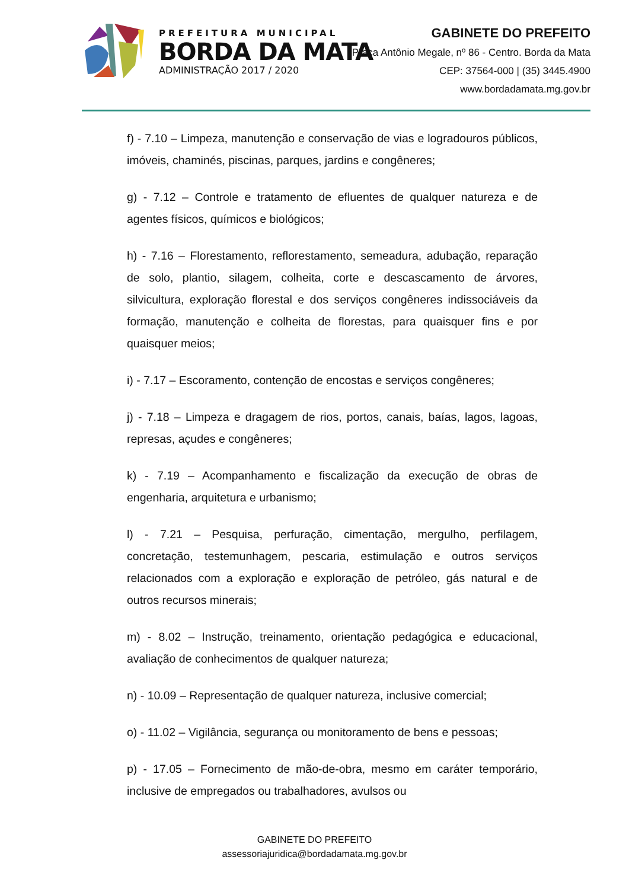PREFEITURA MUNICIPAL
BORDA DA MATA
ADMINISTRAÇÃO 2017 / 2020
GABINETE DO PREFEITO
Praça Antônio Megale, nº 86 - Centro. Borda da Mata
CEP: 37564-000 | (35) 3445.4900
www.bordadamata.mg.gov.br
f) - 7.10 – Limpeza, manutenção e conservação de vias e logradouros públicos, imóveis, chaminés, piscinas, parques, jardins e congêneres;
g) - 7.12 – Controle e tratamento de efluentes de qualquer natureza e de agentes físicos, químicos e biológicos;
h) - 7.16 – Florestamento, reflorestamento, semeadura, adubação, reparação de solo, plantio, silagem, colheita, corte e descascamento de árvores, silvicultura, exploração florestal e dos serviços congêneres indissociáveis da formação, manutenção e colheita de florestas, para quaisquer fins e por quaisquer meios;
i) - 7.17 – Escoramento, contenção de encostas e serviços congêneres;
j) - 7.18 – Limpeza e dragagem de rios, portos, canais, baías, lagos, lagoas, represas, açudes e congêneres;
k) - 7.19 – Acompanhamento e fiscalização da execução de obras de engenharia, arquitetura e urbanismo;
l) - 7.21 – Pesquisa, perfuração, cimentação, mergulho, perfilagem, concretação, testemunhagem, pescaria, estimulação e outros serviços relacionados com a exploração e exploração de petróleo, gás natural e de outros recursos minerais;
m) - 8.02 – Instrução, treinamento, orientação pedagógica e educacional, avaliação de conhecimentos de qualquer natureza;
n) - 10.09 – Representação de qualquer natureza, inclusive comercial;
o) - 11.02 – Vigilância, segurança ou monitoramento de bens e pessoas;
p) - 17.05 – Fornecimento de mão-de-obra, mesmo em caráter temporário, inclusive de empregados ou trabalhadores, avulsos ou
GABINETE DO PREFEITO
assessoriajuridica@bordadamata.mg.gov.br